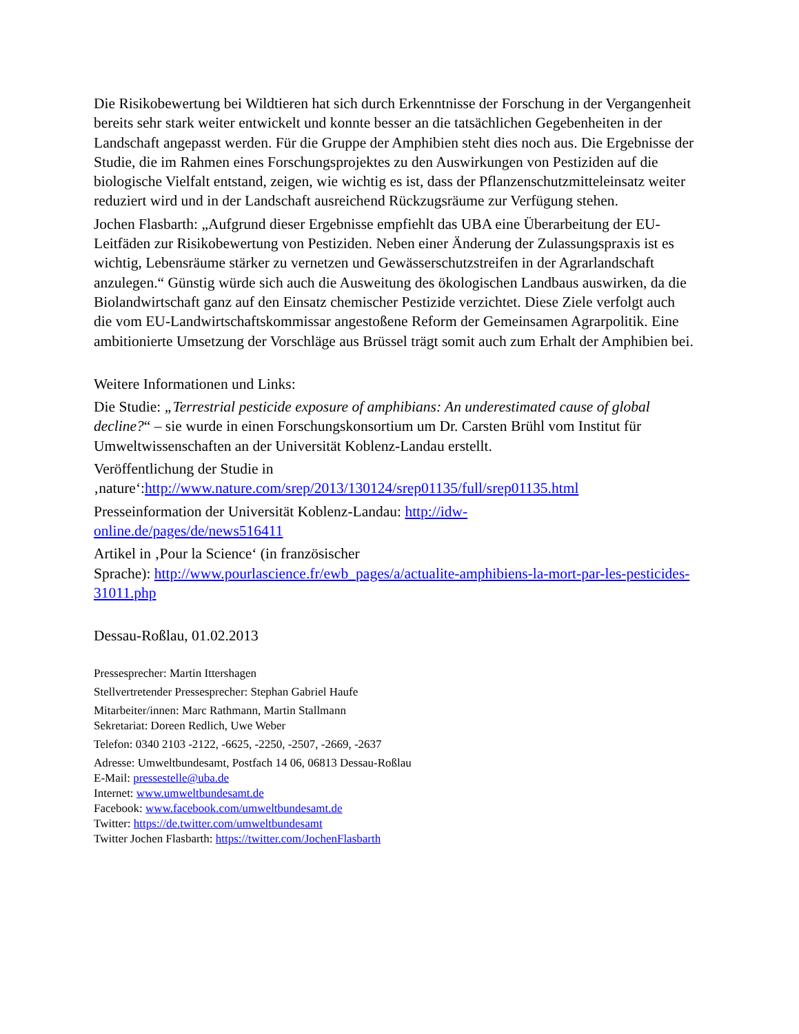Die Risikobewertung bei Wildtieren hat sich durch Erkenntnisse der Forschung in der Vergangenheit bereits sehr stark weiter entwickelt und konnte besser an die tatsächlichen Gegebenheiten in der Landschaft angepasst werden. Für die Gruppe der Amphibien steht dies noch aus. Die Ergebnisse der Studie, die im Rahmen eines Forschungsprojektes zu den Auswirkungen von Pestiziden auf die biologische Vielfalt entstand, zeigen, wie wichtig es ist, dass der Pflanzenschutzmitteleinsatz weiter reduziert wird und in der Landschaft ausreichend Rückzugsräume zur Verfügung stehen.
Jochen Flasbarth: „Aufgrund dieser Ergebnisse empfiehlt das UBA eine Überarbeitung der EU-Leitfäden zur Risikobewertung von Pestiziden. Neben einer Änderung der Zulassungspraxis ist es wichtig, Lebensräume stärker zu vernetzen und Gewässerschutzstreifen in der Agrarlandschaft anzulegen.“ Günstig würde sich auch die Ausweitung des ökologischen Landbaus auswirken, da die Biolandwirtschaft ganz auf den Einsatz chemischer Pestizide verzichtet. Diese Ziele verfolgt auch die vom EU-Landwirtschaftskommissar angestoßene Reform der Gemeinsamen Agrarpolitik. Eine ambitionierte Umsetzung der Vorschläge aus Brüssel trägt somit auch zum Erhalt der Amphibien bei.
Weitere Informationen und Links:
Die Studie: „Terrestrial pesticide exposure of amphibians: An underestimated cause of global decline?“ – sie wurde in einen Forschungskonsortium um Dr. Carsten Brühl vom Institut für Umweltwissenschaften an der Universität Koblenz-Landau erstellt.
Veröffentlichung der Studie in
‚nature‘:http://www.nature.com/srep/2013/130124/srep01135/full/srep01135.html
Presseinformation der Universität Koblenz-Landau: http://idw-
online.de/pages/de/news516411
Artikel in ‚Pour la Science‘ (in französischer
Sprache): http://www.pourlascience.fr/ewb_pages/a/actualite-amphibiens-la-mort-par-les-pesticides-31011.php
Dessau-Roßlau, 01.02.2013
Pressesprecher: Martin Ittershagen
Stellvertretender Pressesprecher: Stephan Gabriel Haufe
Mitarbeiter/innen: Marc Rathmann, Martin Stallmann
Sekretariat: Doreen Redlich, Uwe Weber
Telefon: 0340 2103 -2122, -6625, -2250, -2507, -2669, -2637
Adresse: Umweltbundesamt, Postfach 14 06, 06813 Dessau-Roßlau
E-Mail: pressestelle@uba.de
Internet: www.umweltbundesamt.de
Facebook: www.facebook.com/umweltbundesamt.de
Twitter: https://de.twitter.com/umweltbundesamt
Twitter Jochen Flasbarth: https://twitter.com/JochenFlasbarth